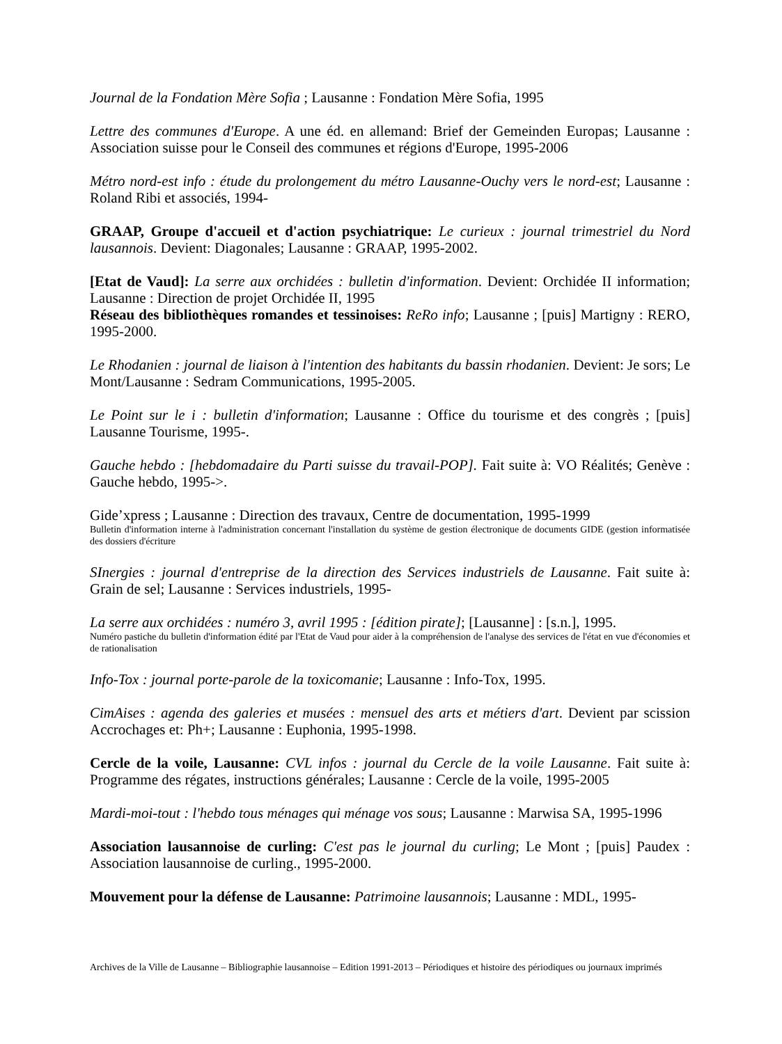Journal de la Fondation Mère Sofia ; Lausanne : Fondation Mère Sofia, 1995
Lettre des communes d'Europe. A une éd. en allemand: Brief der Gemeinden Europas; Lausanne : Association suisse pour le Conseil des communes et régions d'Europe, 1995-2006
Métro nord-est info : étude du prolongement du métro Lausanne-Ouchy vers le nord-est; Lausanne : Roland Ribi et associés, 1994-
GRAAP, Groupe d'accueil et d'action psychiatrique: Le curieux : journal trimestriel du Nord lausannois. Devient: Diagonales; Lausanne : GRAAP, 1995-2002.
[Etat de Vaud]: La serre aux orchidées : bulletin d'information. Devient: Orchidée II information; Lausanne : Direction de projet Orchidée II, 1995
Réseau des bibliothèques romandes et tessinoises: ReRo info; Lausanne ; [puis] Martigny : RERO, 1995-2000.
Le Rhodanien : journal de liaison à l'intention des habitants du bassin rhodanien. Devient: Je sors; Le Mont/Lausanne : Sedram Communications, 1995-2005.
Le Point sur le i : bulletin d'information; Lausanne : Office du tourisme et des congrès ; [puis] Lausanne Tourisme, 1995-.
Gauche hebdo : [hebdomadaire du Parti suisse du travail-POP]. Fait suite à: VO Réalités; Genève : Gauche hebdo, 1995->.
Gide’xpress ; Lausanne : Direction des travaux, Centre de documentation, 1995-1999
Bulletin d'information interne à l'administration concernant l'installation du système de gestion électronique de documents GIDE (gestion informatisée des dossiers d'écriture
SInergies : journal d'entreprise de la direction des Services industriels de Lausanne. Fait suite à: Grain de sel; Lausanne : Services industriels, 1995-
La serre aux orchidées : numéro 3, avril 1995 : [édition pirate]; [Lausanne] : [s.n.], 1995.
Numéro pastiche du bulletin d'information édité par l'Etat de Vaud pour aider à la compréhension de l'analyse des services de l'état en vue d'économies et de rationalisation
Info-Tox : journal porte-parole de la toxicomanie; Lausanne : Info-Tox, 1995.
CimAises : agenda des galeries et musées : mensuel des arts et métiers d'art. Devient par scission Accrochages et: Ph+; Lausanne : Euphonia, 1995-1998.
Cercle de la voile, Lausanne: CVL infos : journal du Cercle de la voile Lausanne. Fait suite à: Programme des régates, instructions générales; Lausanne : Cercle de la voile, 1995-2005
Mardi-moi-tout : l'hebdo tous ménages qui ménage vos sous; Lausanne : Marwisa SA, 1995-1996
Association lausannoise de curling: C'est pas le journal du curling; Le Mont ; [puis] Paudex : Association lausannoise de curling., 1995-2000.
Mouvement pour la défense de Lausanne: Patrimoine lausannois; Lausanne : MDL, 1995-
Archives de la Ville de Lausanne – Bibliographie lausannoise – Edition 1991-2013 – Périodiques et histoire des périodiques ou journaux imprimés